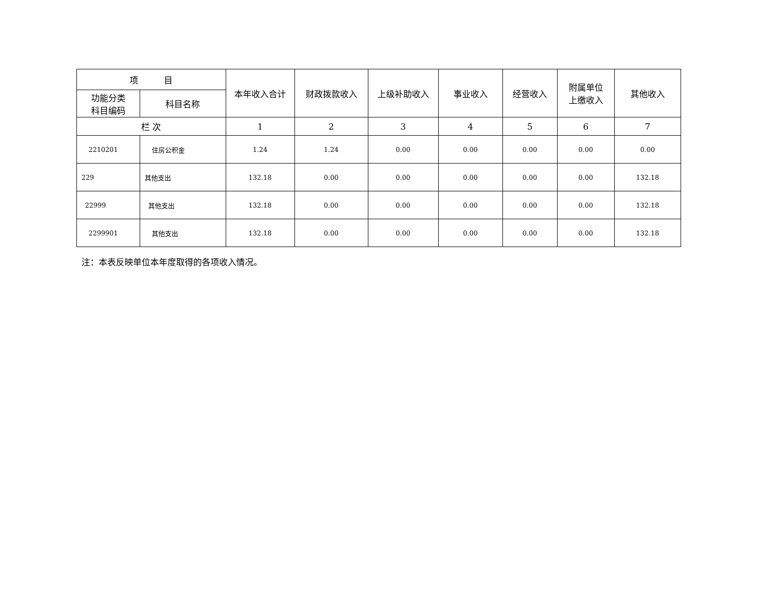| 项 目 | | | 本年收入合计 | 财政拨款收入 | 上级补助收入 | 事业收入 | 经营收入 | 附属单位 上缴收入 | 其他收入 |
| --- | --- | --- | --- | --- | --- | --- | --- | --- | --- |
| 功能分类 科目编码 | 科目名称 | | | | | | | | |
| 栏 次 | | | 1 | 2 | 3 | 4 | 5 | 6 | 7 |
| 2210201 | | 住房公积金 | 1.24 | 1.24 | 0.00 | 0.00 | 0.00 | 0.00 | 0.00 |
| 229 | | 其他支出 | 132.18 | 0.00 | 0.00 | 0.00 | 0.00 | 0.00 | 132.18 |
| 22999 | | 其他支出 | 132.18 | 0.00 | 0.00 | 0.00 | 0.00 | 0.00 | 132.18 |
| 2299901 | | 其他支出 | 132.18 | 0.00 | 0.00 | 0.00 | 0.00 | 0.00 | 132.18 |
注：本表反映单位本年度取得的各项收入情况。